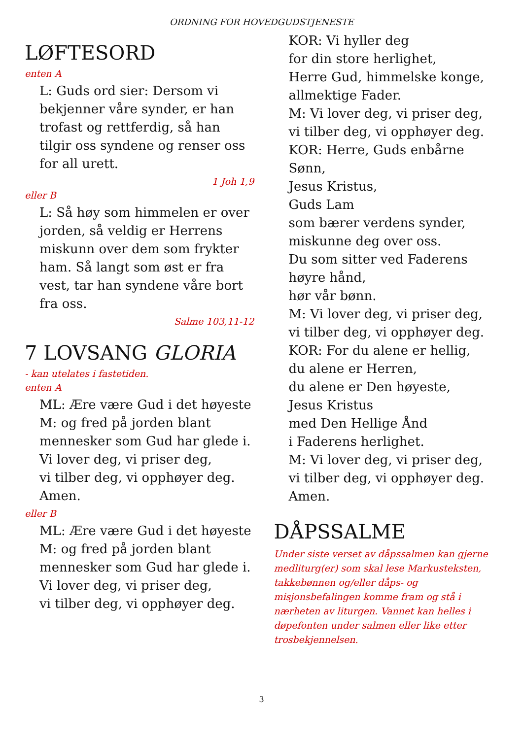ORDNING FOR HOVEDGUDSTJENESTE
LØFTESORD
enten A
L: Guds ord sier: Dersom vi bekjenner våre synder, er han trofast og rettferdig, så han tilgir oss syndene og renser oss for all urett.
1 Joh 1,9
eller B
L: Så høy som himmelen er over jorden, så veldig er Herrens miskunn over dem som frykter ham. Så langt som øst er fra vest, tar han syndene våre bort fra oss.
Salme 103,11-12
7 LOVSANG GLORIA
- kan utelates i fastetiden.
enten A
ML: Ære være Gud i det høyeste
M: og fred på jorden blant mennesker som Gud har glede i.
Vi lover deg, vi priser deg,
vi tilber deg, vi opphøyer deg.
Amen.
eller B
ML: Ære være Gud i det høyeste
M: og fred på jorden blant mennesker som Gud har glede i.
Vi lover deg, vi priser deg,
vi tilber deg, vi opphøyer deg.
KOR: Vi hyller deg
for din store herlighet,
Herre Gud, himmelske konge,
allmektige Fader.
M: Vi lover deg, vi priser deg,
vi tilber deg, vi opphøyer deg.
KOR: Herre, Guds enbårne Sønn,
Jesus Kristus,
Guds Lam
som bærer verdens synder,
miskunne deg over oss.
Du som sitter ved Faderens
høyre hånd,
hør vår bønn.
M: Vi lover deg, vi priser deg,
vi tilber deg, vi opphøyer deg.
KOR: For du alene er hellig,
du alene er Herren,
du alene er Den høyeste,
Jesus Kristus
med Den Hellige Ånd
i Faderens herlighet.
M: Vi lover deg, vi priser deg,
vi tilber deg, vi opphøyer deg.
Amen.
DÅPSSALME
Under siste verset av dåpssalmen kan gjerne medliturg(er) som skal lese Markusteksten, takkebønnen og/eller dåps- og misjonsbefalingen komme fram og stå i nærheten av liturgen. Vannet kan helles i døpefonten under salmen eller like etter trosbekjennelsen.
3